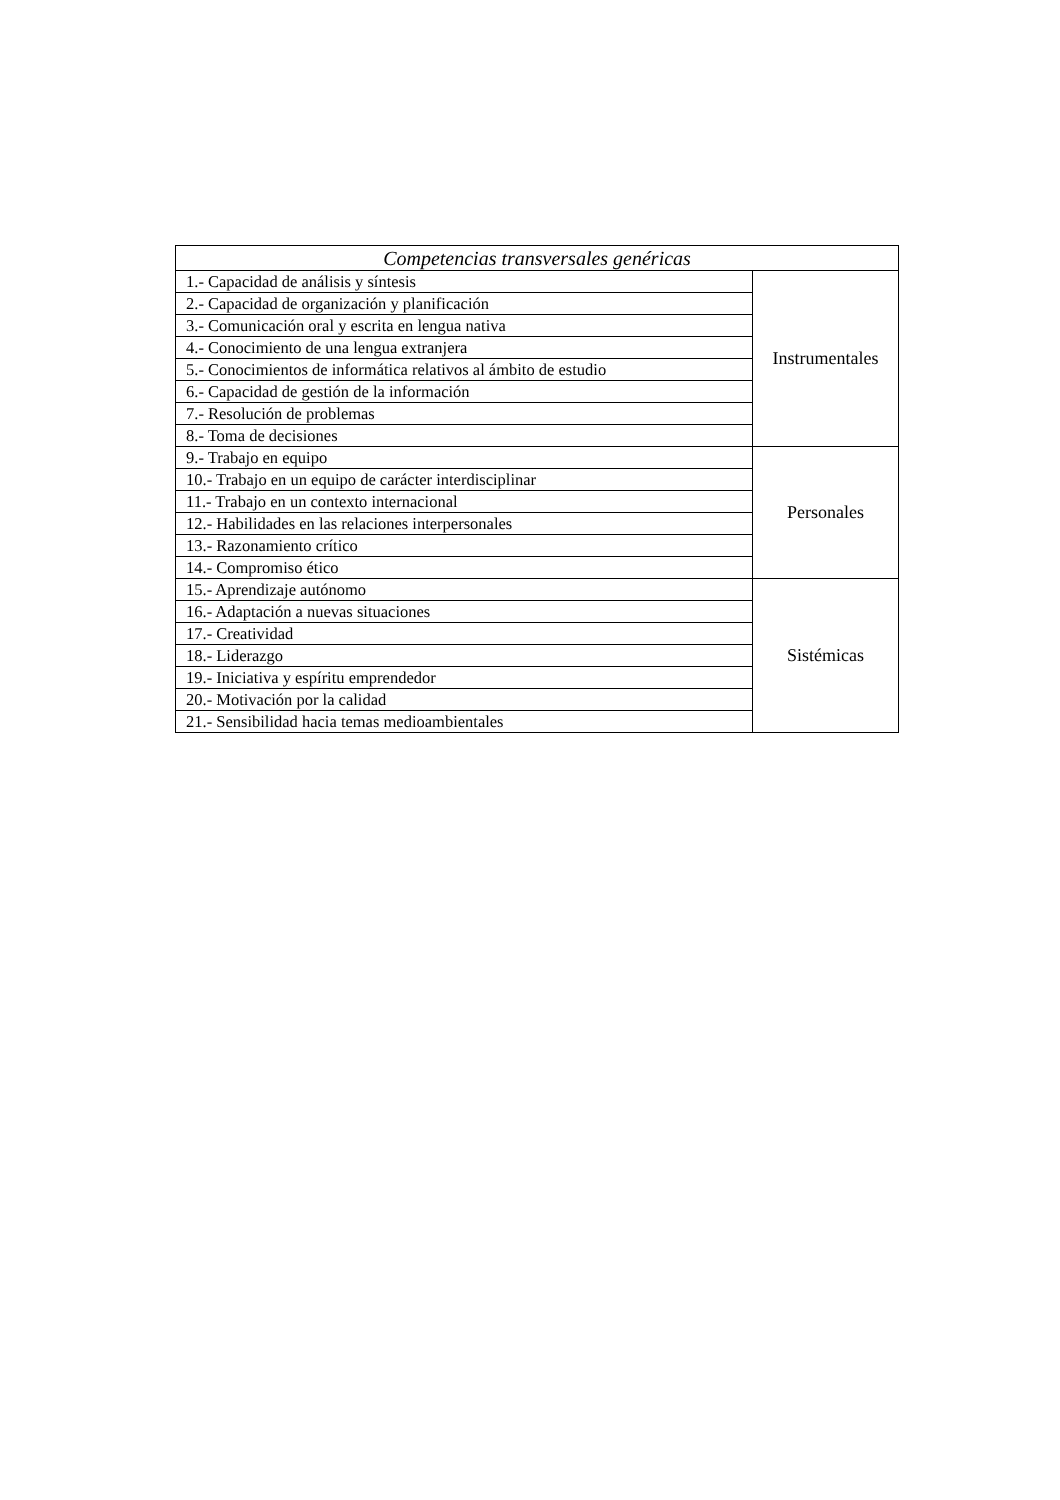| Competencias transversales genéricas | |
| --- | --- |
| 1.- Capacidad de análisis y síntesis | Instrumentales |
| 2.- Capacidad de organización y planificación | |
| 3.- Comunicación oral y escrita en lengua nativa | |
| 4.- Conocimiento de una lengua extranjera | |
| 5.- Conocimientos de informática relativos al ámbito de estudio | |
| 6.- Capacidad de gestión de la información | |
| 7.- Resolución de problemas | |
| 8.- Toma de decisiones | |
| 9.- Trabajo en equipo | Personales |
| 10.- Trabajo en un equipo de carácter interdisciplinar | |
| 11.- Trabajo en un contexto internacional | |
| 12.- Habilidades en las relaciones interpersonales | |
| 13.- Razonamiento crítico | |
| 14.- Compromiso ético | |
| 15.- Aprendizaje autónomo | Sistémicas |
| 16.- Adaptación a nuevas situaciones | |
| 17.- Creatividad | |
| 18.- Liderazgo | |
| 19.- Iniciativa y espíritu emprendedor | |
| 20.- Motivación por la calidad | |
| 21.- Sensibilidad hacia temas medioambientales | |